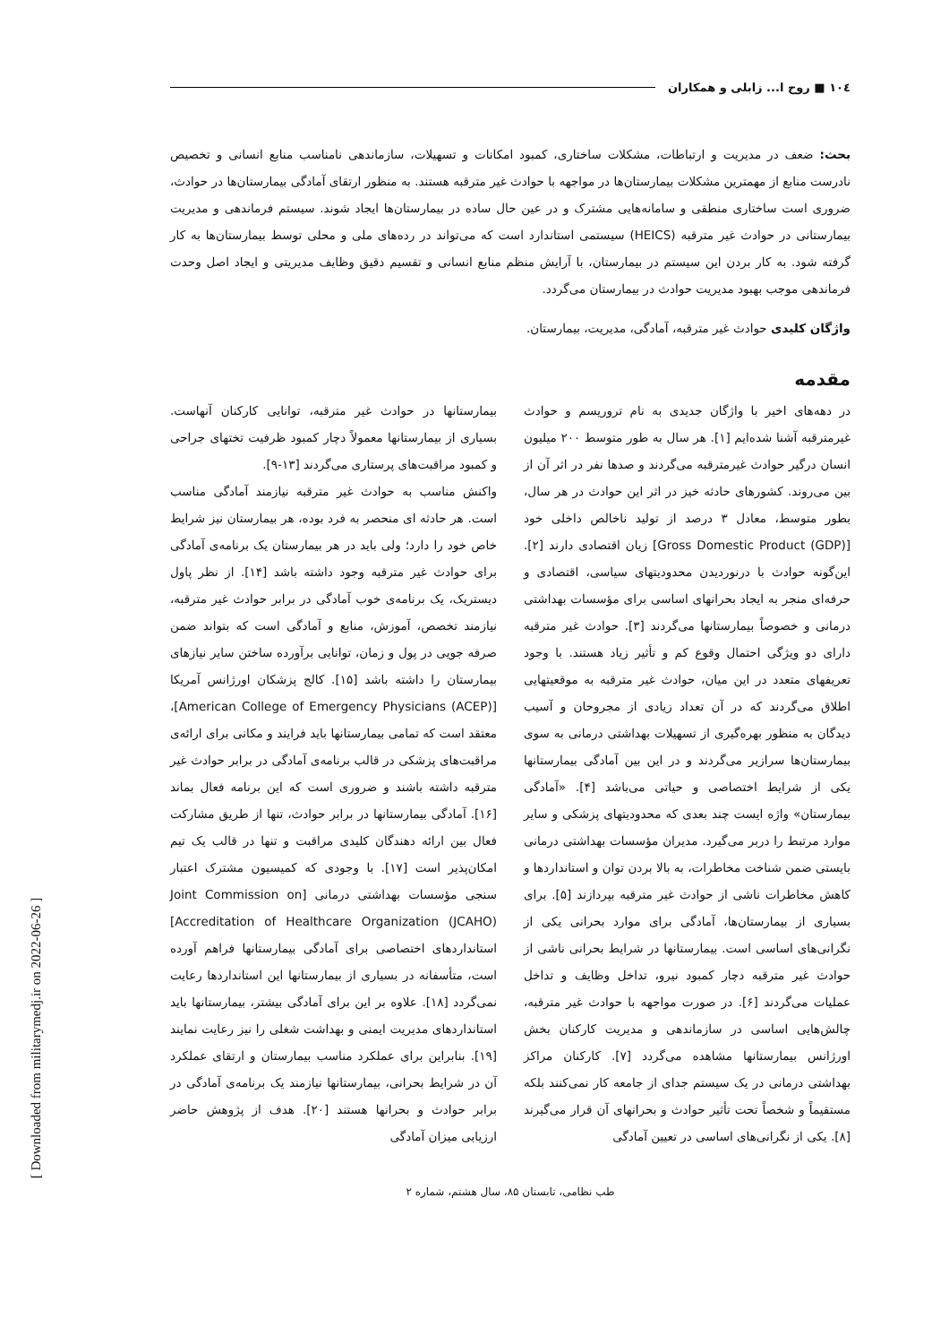١٠٤ ■ روح ا... زابلی و همکاران
بحث: ضعف در مدیریت و ارتباطات، مشکلات ساختاری، کمبود امکانات و تسهیلات، سازماندهی نامناسب منابع انسانی و تخصیص نادرست منابع از مهمترین مشکلات بیمارستان‌ها در مواجهه با حوادث غیر مترقبه هستند. به منظور ارتقای آمادگی بیمارستان‌ها در حوادث، ضروری است ساختاری منطقی و سامانه‌هایی مشترک و در عین حال ساده در بیمارستان‌ها ایجاد شوند. سیستم فرماندهی و مدیریت بیمارستانی در حوادث غیر مترقبه (HEICS) سیستمی استاندارد است که می‌تواند در رده‌های ملی و محلی توسط بیمارستان‌ها به کار گرفته شود. به کار بردن این سیستم در بیمارستان، با آرایش منظم منابع انسانی و تقسیم دقیق وظایف مدیریتی و ایجاد اصل وحدت فرماندهی موجب بهبود مدیریت حوادث در بیمارستان می‌گردد.
واژگان کلیدی حوادث غیر مترقبه، آمادگی، مدیریت، بیمارستان.
مقدمه
در دهه‌های اخیر با واژگان جدیدی به نام تروریسم و حوادث غیرمترقبه آشنا شده‌ایم [۱]. هر سال به طور متوسط ۲۰۰ میلیون انسان درگیر حوادث غیرمترقبه می‌گردند و صدها نفر در اثر آن از بین می‌روند. کشورهای حادثه خیز در اثر این حوادث در هر سال، بطور متوسط، معادل ۳ درصد از تولید ناخالص داخلی خود [Gross Domestic Product (GDP)] زیان اقتصادی دارند [۲]. این‌گونه حوادث با درنوردیدن محدودیتهای سیاسی، اقتصادی و حرفه‌ای منجر به ایجاد بحرانهای اساسی برای مؤسسات بهداشتی درمانی و خصوصاً بیمارستانها می‌گردند [۳]. حوادث غیر مترقبه دارای دو ویژگی احتمال وقوع کم و تأثیر زیاد هستند. با وجود تعریفهای متعدد در این میان، حوادث غیر مترقبه به موقعیتهایی اطلاق می‌گردند که در آن تعداد زیادی از مجروحان و آسیب دیدگان به منظور بهره‌گیری از تسهیلات بهداشتی درمانی به سوی بیمارستان‌ها سرازیر می‌گردند و در این بین آمادگی بیمارستانها یکی از شرایط اختصاصی و حیاتی می‌باشد [۴]. «آمادگی بیمارستان» واژه ایست چند بعدی که محدودیتهای پزشکی و سایر موارد مرتبط را دربر می‌گیرد. مدیران مؤسسات بهداشتی درمانی بایستی ضمن شناخت مخاطرات، به بالا بردن توان و استانداردها و کاهش مخاطرات ناشی از حوادث غیر مترقبه بپردازند [۵]. برای بسیاری از بیمارستان‌ها، آمادگی برای موارد بحرانی یکی از نگرانی‌های اساسی است. بیمارستانها در شرایط بحرانی ناشی از حوادث غیر مترقبه دچار کمبود نیرو، تداخل وظایف و تداخل عملیات می‌گردند [۶]. در صورت مواجهه با حوادث غیر مترقبه، چالش‌هایی اساسی در سازماندهی و مدیریت کارکنان بخش اورژانس بیمارستانها مشاهده می‌گردد [۷]. کارکنان مراکز بهداشتی درمانی در یک سیستم جدای از جامعه کار نمی‌کنند بلکه مستقیماً و شخصاً تحت تأثیر حوادث و بحرانهای آن قرار می‌گیرند [۸]. یکی از نگرانی‌های اساسی در تعیین آمادگی
بیمارستانها در حوادث غیر مترقبه، توانایی کارکنان آنهاست. بسیاری از بیمارستانها معمولاً دچار کمبود ظرفیت تختهای جراحی و کمبود مراقبت‌های پرستاری می‌گردند [۱۳-۹].
واکنش مناسب به حوادث غیر مترقبه نیازمند آمادگی مناسب است. هر حادثه ای منحصر به فرد بوده، هر بیمارستان نیز شرایط خاص خود را دارد؛ ولی باید در هر بیمارستان یک برنامه‌ی آمادگی برای حوادث غیر مترقبه وجود داشته باشد [۱۴]. از نظر پاول دیستریک، یک برنامه‌ی خوب آمادگی در برابر حوادث غیر مترقبه، نیازمند تخصص، آموزش، منابع و آمادگی است که بتواند ضمن صرفه جویی در پول و زمان، توانایی برآورده ساختن سایر نیازهای بیمارستان را داشته باشد [۱۵]. کالج پزشکان اورژانس آمریکا [American College of Emergency Physicians (ACEP)]، معتقد است که تمامی بیمارستانها باید فرایند و مکانی برای ارائه‌ی مراقبت‌های پزشکی در قالب برنامه‌ی آمادگی در برابر حوادث غیر مترقبه داشته باشند و ضروری است که این برنامه فعال بماند [۱۶]. آمادگی بیمارستانها در برابر حوادث، تنها از طریق مشارکت فعال بین ارائه دهندگان کلیدی مراقبت و تنها در قالب یک تیم امکان‌پذیر است [۱۷]. با وجودی که کمیسیون مشترک اعتبار سنجی مؤسسات بهداشتی درمانی [Joint Commission on Accreditation of Healthcare Organization (JCAHO)] استانداردهای اختصاصی برای آمادگی بیمارستانها فراهم آورده است، متأسفانه در بسیاری از بیمارستانها این استانداردها رعایت نمی‌گردد [۱۸]. علاوه بر این برای آمادگی بیشتر، بیمارستانها باید استانداردهای مدیریت ایمنی و بهداشت شغلی را نیز رعایت نمایند [۱۹]. بنابراین برای عملکرد مناسب بیمارستان و ارتقای عملکرد آن در شرایط بحرانی، بیمارستانها نیازمند یک برنامه‌ی آمادگی در برابر حوادث و بحرانها هستند [۲۰]. هدف از پژوهش حاضر ارزیابی میزان آمادگی
طب نظامی، تابستان ۸۵، سال هشتم، شماره ۲
[ Downloaded from militarymedj.ir on 2022-06-26 ]